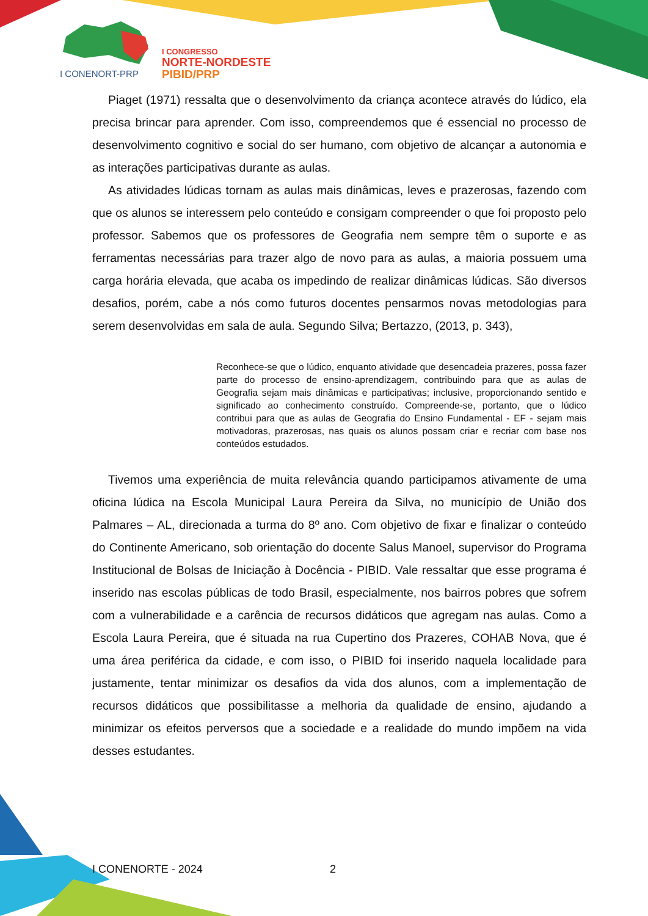I CONENORT-PRP
I CONGRESSO
NORTE-NORDESTE
PIBID/PRP
Piaget (1971) ressalta que o desenvolvimento da criança acontece através do lúdico, ela precisa brincar para aprender. Com isso, compreendemos que é essencial no processo de desenvolvimento cognitivo e social do ser humano, com objetivo de alcançar a autonomia e as interações participativas durante as aulas.
As atividades lúdicas tornam as aulas mais dinâmicas, leves e prazerosas, fazendo com que os alunos se interessem pelo conteúdo e consigam compreender o que foi proposto pelo professor. Sabemos que os professores de Geografia nem sempre têm o suporte e as ferramentas necessárias para trazer algo de novo para as aulas, a maioria possuem uma carga horária elevada, que acaba os impedindo de realizar dinâmicas lúdicas. São diversos desafios, porém, cabe a nós como futuros docentes pensarmos novas metodologias para serem desenvolvidas em sala de aula. Segundo Silva; Bertazzo, (2013, p. 343),
Reconhece-se que o lúdico, enquanto atividade que desencadeia prazeres, possa fazer parte do processo de ensino-aprendizagem, contribuindo para que as aulas de Geografia sejam mais dinâmicas e participativas; inclusive, proporcionando sentido e significado ao conhecimento construído. Compreende-se, portanto, que o lúdico contribui para que as aulas de Geografia do Ensino Fundamental - EF - sejam mais motivadoras, prazerosas, nas quais os alunos possam criar e recriar com base nos conteúdos estudados.
Tivemos uma experiência de muita relevância quando participamos ativamente de uma oficina lúdica na Escola Municipal Laura Pereira da Silva, no município de União dos Palmares – AL, direcionada a turma do 8º ano. Com objetivo de fixar e finalizar o conteúdo do Continente Americano, sob orientação do docente Salus Manoel, supervisor do Programa Institucional de Bolsas de Iniciação à Docência - PIBID. Vale ressaltar que esse programa é inserido nas escolas públicas de todo Brasil, especialmente, nos bairros pobres que sofrem com a vulnerabilidade e a carência de recursos didáticos que agregam nas aulas. Como a Escola Laura Pereira, que é situada na rua Cupertino dos Prazeres, COHAB Nova, que é uma área periférica da cidade, e com isso, o PIBID foi inserido naquela localidade para justamente, tentar minimizar os desafios da vida dos alunos, com a implementação de recursos didáticos que possibilitasse a melhoria da qualidade de ensino, ajudando a minimizar os efeitos perversos que a sociedade e a realidade do mundo impõem na vida desses estudantes.
I CONENORTE - 2024 2